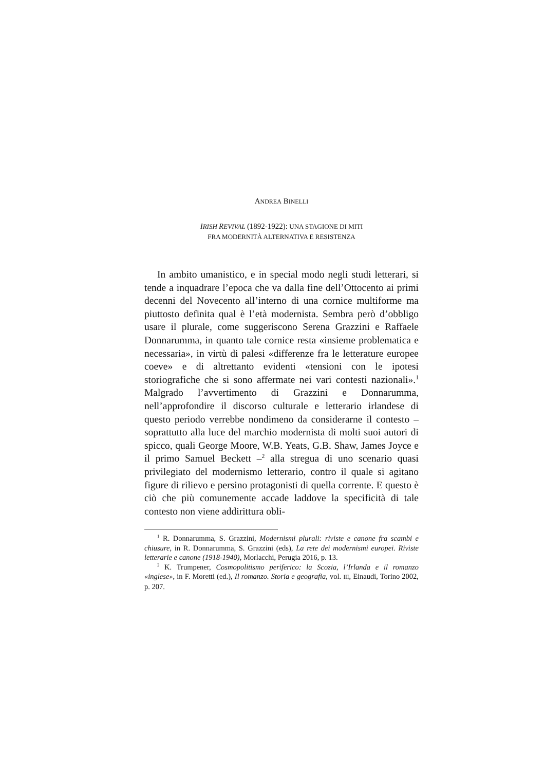ANDREA BINELLI
IRISH REVIVAL (1892-1922): UNA STAGIONE DI MITI
FRA MODERNITÀ ALTERNATIVA E RESISTENZA
In ambito umanistico, e in special modo negli studi letterari, si tende a inquadrare l’epoca che va dalla fine dell’Ottocento ai primi decenni del Novecento all’interno di una cornice multiforme ma piuttosto definita qual è l’età modernista. Sembra però d’obbligo usare il plurale, come suggeriscono Serena Grazzini e Raffaele Donnarumma, in quanto tale cornice resta «insieme problematica e necessaria», in virtù di palesi «differenze fra le letterature europee coeve» e di altrettanto evidenti «tensioni con le ipotesi storiografiche che si sono affermate nei vari contesti nazionali».<sup>1</sup> Malgrado l’avvertimento di Grazzini e Donnarumma, nell’approfondire il discorso culturale e letterario irlandese di questo periodo verrebbe nondimeno da considerarne il contesto – soprattutto alla luce del marchio modernista di molti suoi autori di spicco, quali George Moore, W.B. Yeats, G.B. Shaw, James Joyce e il primo Samuel Beckett –<sup>2</sup> alla stregua di uno scenario quasi privilegiato del modernismo letterario, contro il quale si agitano figure di rilievo e persino protagonisti di quella corrente. E questo è ciò che più comunemente accade laddove la specificità di tale contesto non viene addirittura obli-
<sup>1</sup> R. Donnarumma, S. Grazzini, Modernismi plurali: riviste e canone fra scambi e chiusure, in R. Donnarumma, S. Grazzini (eds), La rete dei modernismi europei. Riviste letterarie e canone (1918-1940), Morlacchi, Perugia 2016, p. 13.
<sup>2</sup> K. Trumpener, Cosmopolitismo periferico: la Scozia, l’Irlanda e il romanzo «inglese», in F. Moretti (ed.), Il romanzo. Storia e geografia, vol. III, Einaudi, Torino 2002, p. 207.